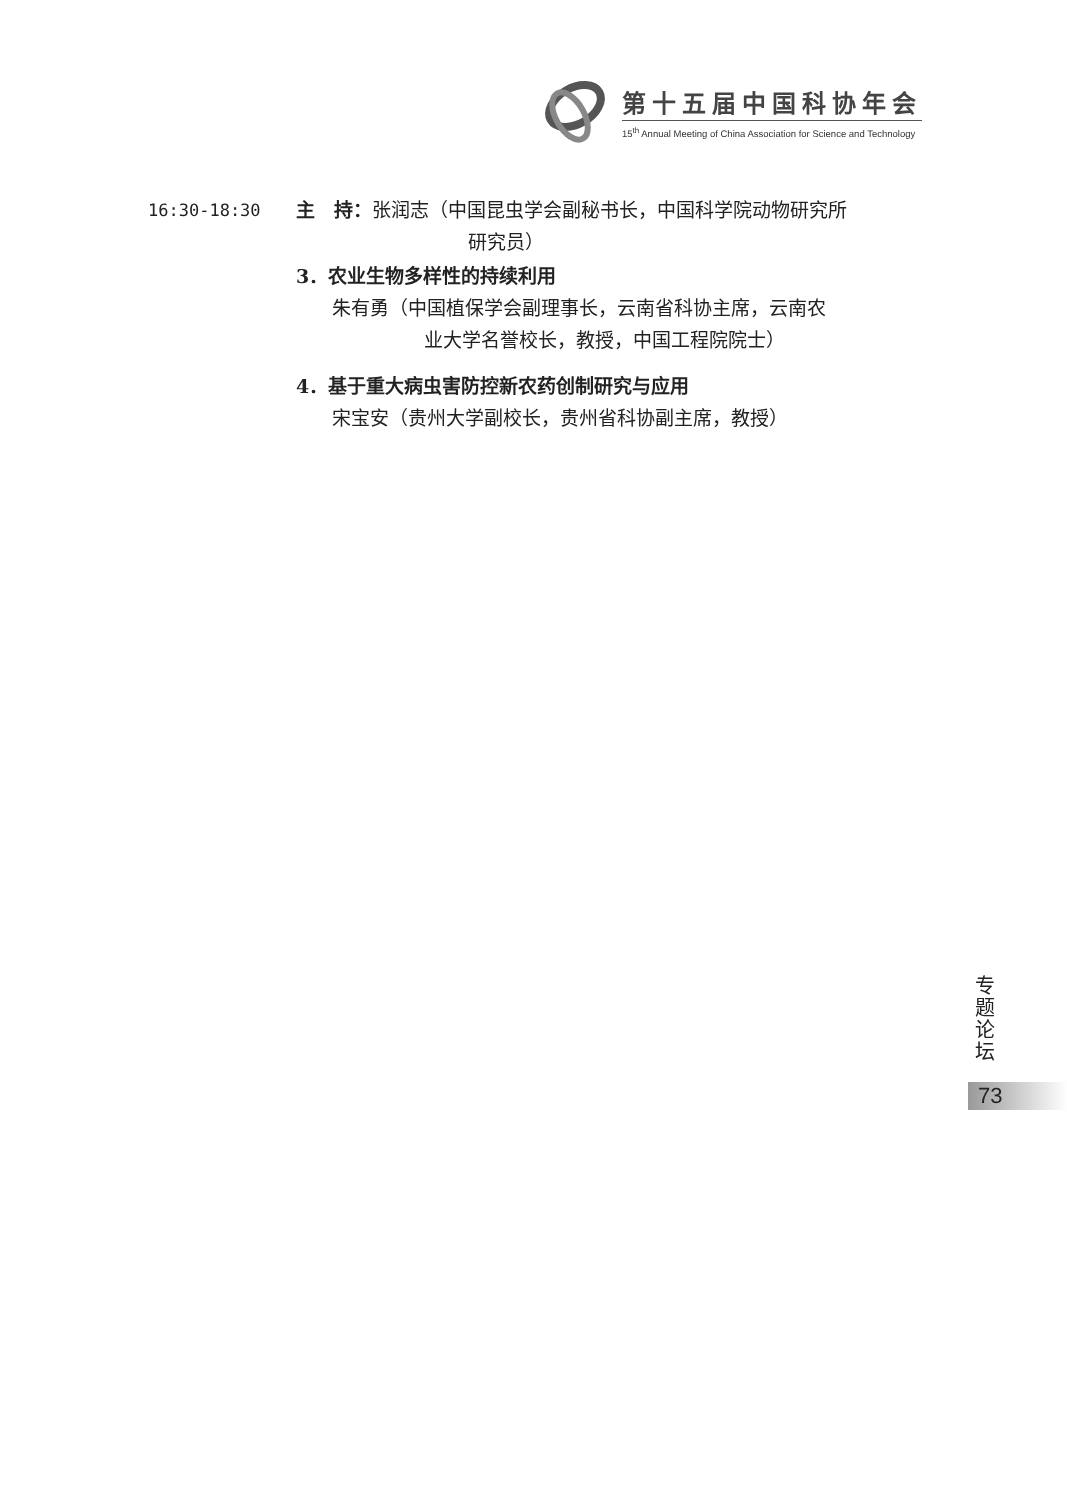第十五届中国科协年会
15<sup>th</sup> Annual Meeting of China Association for Science and Technology
16:30-18:30 主　持：张润志（中国昆虫学会副秘书长，中国科学院动物研究所
研究员）
3．农业生物多样性的持续利用
朱有勇（中国植保学会副理事长，云南省科协主席，云南农
业大学名誉校长，教授，中国工程院院士）
4．基于重大病虫害防控新农药创制研究与应用
宋宝安（贵州大学副校长，贵州省科协副主席，教授）
专 题 论 坛
73